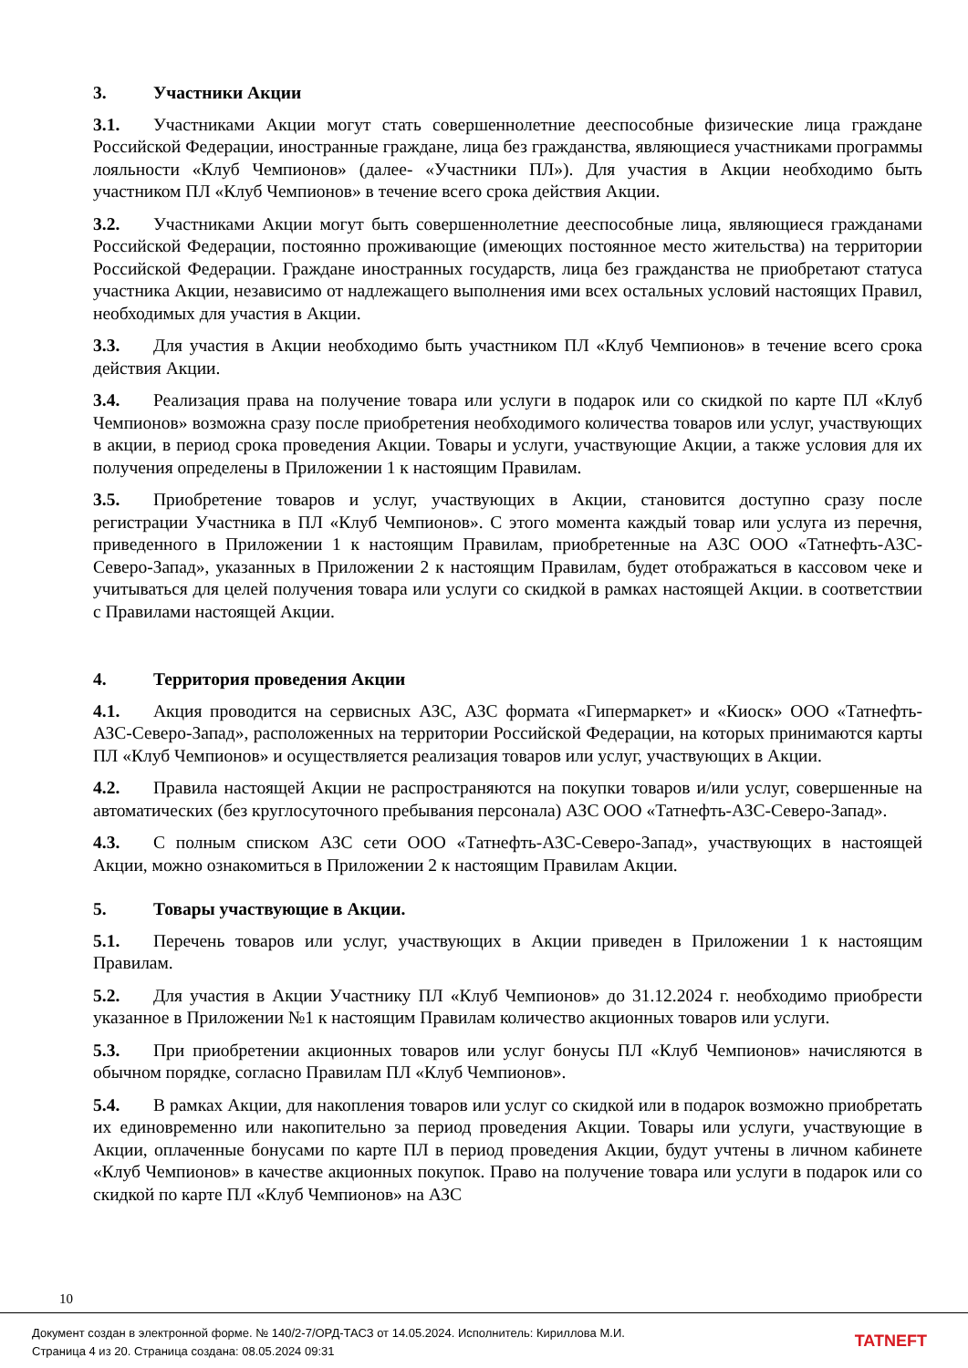3. Участники Акции
3.1. Участниками Акции могут стать совершеннолетние дееспособные физические лица граждане Российской Федерации, иностранные граждане, лица без гражданства, являющиеся участниками программы лояльности «Клуб Чемпионов» (далее- «Участники ПЛ»). Для участия в Акции необходимо быть участником ПЛ «Клуб Чемпионов» в течение всего срока действия Акции.
3.2. Участниками Акции могут быть совершеннолетние дееспособные лица, являющиеся гражданами Российской Федерации, постоянно проживающие (имеющих постоянное место жительства) на территории Российской Федерации. Граждане иностранных государств, лица без гражданства не приобретают статуса участника Акции, независимо от надлежащего выполнения ими всех остальных условий настоящих Правил, необходимых для участия в Акции.
3.3. Для участия в Акции необходимо быть участником ПЛ «Клуб Чемпионов» в течение всего срока действия Акции.
3.4. Реализация права на получение товара или услуги в подарок или со скидкой по карте ПЛ «Клуб Чемпионов» возможна сразу после приобретения необходимого количества товаров или услуг, участвующих в акции, в период срока проведения Акции. Товары и услуги, участвующие Акции, а также условия для их получения определены в Приложении 1 к настоящим Правилам.
3.5. Приобретение товаров и услуг, участвующих в Акции, становится доступно сразу после регистрации Участника в ПЛ «Клуб Чемпионов». С этого момента каждый товар или услуга из перечня, приведенного в Приложении 1 к настоящим Правилам, приобретенные на АЗС ООО «Татнефть-АЗС-Северо-Запад», указанных в Приложении 2 к настоящим Правилам, будет отображаться в кассовом чеке и учитываться для целей получения товара или услуги со скидкой в рамках настоящей Акции. в соответствии с Правилами настоящей Акции.
4. Территория проведения Акции
4.1. Акция проводится на сервисных АЗС, АЗС формата «Гипермаркет» и «Киоск» ООО «Татнефть-АЗС-Северо-Запад», расположенных на территории Российской Федерации, на которых принимаются карты ПЛ «Клуб Чемпионов» и осуществляется реализация товаров или услуг, участвующих в Акции.
4.2. Правила настоящей Акции не распространяются на покупки товаров и/или услуг, совершенные на автоматических (без круглосуточного пребывания персонала) АЗС ООО «Татнефть-АЗС-Северо-Запад».
4.3. С полным списком АЗС сети ООО «Татнефть-АЗС-Северо-Запад», участвующих в настоящей Акции, можно ознакомиться в Приложении 2 к настоящим Правилам Акции.
5. Товары участвующие в Акции.
5.1. Перечень товаров или услуг, участвующих в Акции приведен в Приложении 1 к настоящим Правилам.
5.2. Для участия в Акции Участнику ПЛ «Клуб Чемпионов» до 31.12.2024 г. необходимо приобрести указанное в Приложении №1 к настоящим Правилам количество акционных товаров или услуги.
5.3. При приобретении акционных товаров или услуг бонусы ПЛ «Клуб Чемпионов» начисляются в обычном порядке, согласно Правилам ПЛ «Клуб Чемпионов».
5.4. В рамках Акции, для накопления товаров или услуг со скидкой или в подарок возможно приобретать их единовременно или накопительно за период проведения Акции. Товары или услуги, участвующие в Акции, оплаченные бонусами по карте ПЛ в период проведения Акции, будут учтены в личном кабинете «Клуб Чемпионов» в качестве акционных покупок. Право на получение товара или услуги в подарок или со скидкой по карте ПЛ «Клуб Чемпионов» на АЗС
10
Документ создан в электронной форме. № 140/2-7/ОРД-ТАСЗ от 14.05.2024. Исполнитель: Кириллова М.И.
Страница 4 из 20. Страница создана: 08.05.2024 09:31
TATNEFT